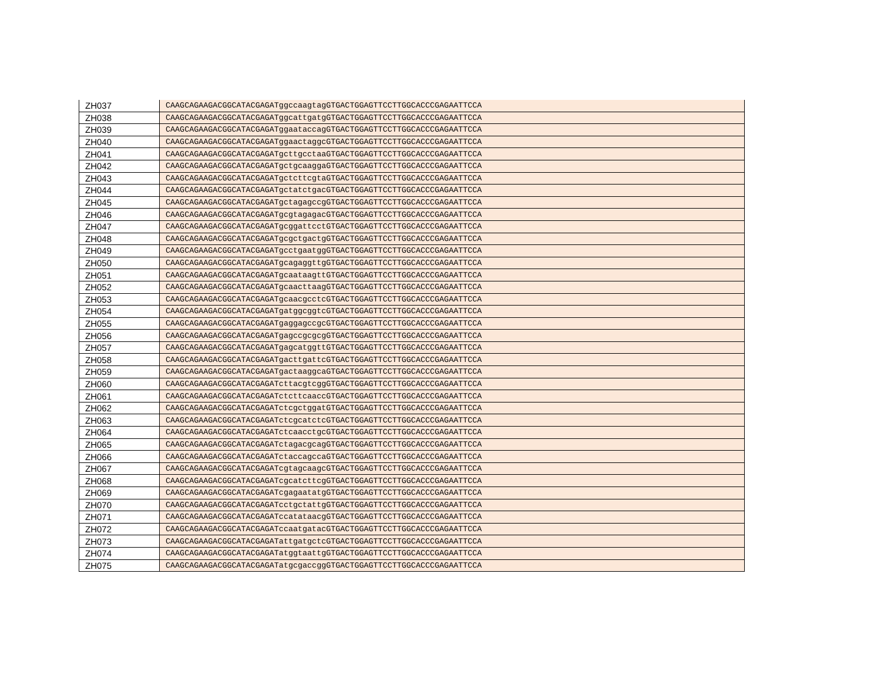| ZH037 | CAAGCAGAAGACGGCATACGAGATggccaagtagGTGACTGGAGTTCCTTGGCACCCGAGAATTCCA |
| ZH038 | CAAGCAGAAGACGGCATACGAGATggcattgatgGTGACTGGAGTTCCTTGGCACCCGAGAATTCCA |
| ZH039 | CAAGCAGAAGACGGCATACGAGATggaataccagGTGACTGGAGTTCCTTGGCACCCGAGAATTCCA |
| ZH040 | CAAGCAGAAGACGGCATACGAGATggaactaggcGTGACTGGAGTTCCTTGGCACCCGAGAATTCCA |
| ZH041 | CAAGCAGAAGACGGCATACGAGATgcttgcctaaGTGACTGGAGTTCCTTGGCACCCGAGAATTCCA |
| ZH042 | CAAGCAGAAGACGGCATACGAGATgctgcaaggaGTGACTGGAGTTCCTTGGCACCCGAGAATTCCA |
| ZH043 | CAAGCAGAAGACGGCATACGAGATgctcttcgtaGTGACTGGAGTTCCTTGGCACCCGAGAATTCCA |
| ZH044 | CAAGCAGAAGACGGCATACGAGATgctatctgacGTGACTGGAGTTCCTTGGCACCCGAGAATTCCA |
| ZH045 | CAAGCAGAAGACGGCATACGAGATgctagagccgGTGACTGGAGTTCCTTGGCACCCGAGAATTCCA |
| ZH046 | CAAGCAGAAGACGGCATACGAGATgcgtagagacGTGACTGGAGTTCCTTGGCACCCGAGAATTCCA |
| ZH047 | CAAGCAGAAGACGGCATACGAGATgcggattcctGTGACTGGAGTTCCTTGGCACCCGAGAATTCCA |
| ZH048 | CAAGCAGAAGACGGCATACGAGATgcgctgactgGTGACTGGAGTTCCTTGGCACCCGAGAATTCCA |
| ZH049 | CAAGCAGAAGACGGCATACGAGATgcctgaatggGTGACTGGAGTTCCTTGGCACCCGAGAATTCCA |
| ZH050 | CAAGCAGAAGACGGCATACGAGATgcagaggttgGTGACTGGAGTTCCTTGGCACCCGAGAATTCCA |
| ZH051 | CAAGCAGAAGACGGCATACGAGATgcaataagttGTGACTGGAGTTCCTTGGCACCCGAGAATTCCA |
| ZH052 | CAAGCAGAAGACGGCATACGAGATgcaacttaagGTGACTGGAGTTCCTTGGCACCCGAGAATTCCA |
| ZH053 | CAAGCAGAAGACGGCATACGAGATgcaacgcctcGTGACTGGAGTTCCTTGGCACCCGAGAATTCCA |
| ZH054 | CAAGCAGAAGACGGCATACGAGATgatggcggtcGTGACTGGAGTTCCTTGGCACCCGAGAATTCCA |
| ZH055 | CAAGCAGAAGACGGCATACGAGATgaggagccgcGTGACTGGAGTTCCTTGGCACCCGAGAATTCCA |
| ZH056 | CAAGCAGAAGACGGCATACGAGATgagccgcgcgGTGACTGGAGTTCCTTGGCACCCGAGAATTCCA |
| ZH057 | CAAGCAGAAGACGGCATACGAGATgagcatggttGTGACTGGAGTTCCTTGGCACCCGAGAATTCCA |
| ZH058 | CAAGCAGAAGACGGCATACGAGATgacttgattcGTGACTGGAGTTCCTTGGCACCCGAGAATTCCA |
| ZH059 | CAAGCAGAAGACGGCATACGAGATgactaaggcaGTGACTGGAGTTCCTTGGCACCCGAGAATTCCA |
| ZH060 | CAAGCAGAAGACGGCATACGAGATcttacgtcggGTGACTGGAGTTCCTTGGCACCCGAGAATTCCA |
| ZH061 | CAAGCAGAAGACGGCATACGAGATctcttcaaccGTGACTGGAGTTCCTTGGCACCCGAGAATTCCA |
| ZH062 | CAAGCAGAAGACGGCATACGAGATctcgctggatGTGACTGGAGTTCCTTGGCACCCGAGAATTCCA |
| ZH063 | CAAGCAGAAGACGGCATACGAGATctcgcatctcGTGACTGGAGTTCCTTGGCACCCGAGAATTCCA |
| ZH064 | CAAGCAGAAGACGGCATACGAGATctcaacctgcGTGACTGGAGTTCCTTGGCACCCGAGAATTCCA |
| ZH065 | CAAGCAGAAGACGGCATACGAGATctagacgcagGTGACTGGAGTTCCTTGGCACCCGAGAATTCCA |
| ZH066 | CAAGCAGAAGACGGCATACGAGATctaccagccaGTGACTGGAGTTCCTTGGCACCCGAGAATTCCA |
| ZH067 | CAAGCAGAAGACGGCATACGAGATcgtagcaagcGTGACTGGAGTTCCTTGGCACCCGAGAATTCCA |
| ZH068 | CAAGCAGAAGACGGCATACGAGATcgcatcttcgGTGACTGGAGTTCCTTGGCACCCGAGAATTCCA |
| ZH069 | CAAGCAGAAGACGGCATACGAGATcgagaatatgGTGACTGGAGTTCCTTGGCACCCGAGAATTCCA |
| ZH070 | CAAGCAGAAGACGGCATACGAGATcctgctattgGTGACTGGAGTTCCTTGGCACCCGAGAATTCCA |
| ZH071 | CAAGCAGAAGACGGCATACGAGATccatataacgGTGACTGGAGTTCCTTGGCACCCGAGAATTCCA |
| ZH072 | CAAGCAGAAGACGGCATACGAGATccaatgatacGTGACTGGAGTTCCTTGGCACCCGAGAATTCCA |
| ZH073 | CAAGCAGAAGACGGCATACGAGATattgatgctcGTGACTGGAGTTCCTTGGCACCCGAGAATTCCA |
| ZH074 | CAAGCAGAAGACGGCATACGAGATatggtaattgGTGACTGGAGTTCCTTGGCACCCGAGAATTCCA |
| ZH075 | CAAGCAGAAGACGGCATACGAGATatgcgaccggGTGACTGGAGTTCCTTGGCACCCGAGAATTCCA |